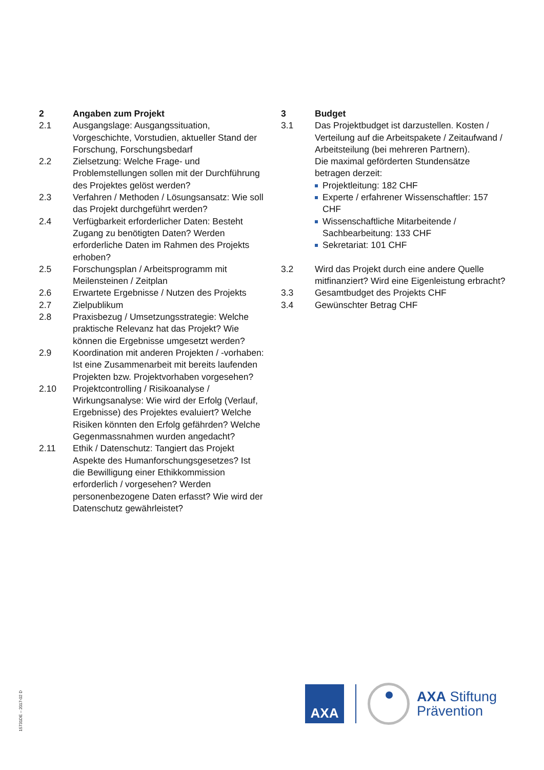2 Angaben zum Projekt
2.1 Ausgangslage: Ausgangssituation, Vorgeschichte, Vorstudien, aktueller Stand der Forschung, Forschungsbedarf
2.2 Zielsetzung: Welche Frage- und Problemstellungen sollen mit der Durchführung des Projektes gelöst werden?
2.3 Verfahren / Methoden / Lösungsansatz: Wie soll das Projekt durchgeführt werden?
2.4 Verfügbarkeit erforderlicher Daten: Besteht Zugang zu benötigten Daten? Werden erforderliche Daten im Rahmen des Projekts erhoben?
2.5 Forschungsplan / Arbeitsprogramm mit Meilensteinen / Zeitplan
2.6 Erwartete Ergebnisse / Nutzen des Projekts
2.7 Zielpublikum
2.8 Praxisbezug / Umsetzungsstrategie: Welche praktische Relevanz hat das Projekt? Wie können die Ergebnisse umgesetzt werden?
2.9 Koordination mit anderen Projekten / -vorhaben: Ist eine Zusammenarbeit mit bereits laufenden Projekten bzw. Projektvorhaben vorgesehen?
2.10 Projektcontrolling / Risikoanalyse / Wirkungsanalyse: Wie wird der Erfolg (Verlauf, Ergebnisse) des Projektes evaluiert? Welche Risiken könnten den Erfolg gefährden? Welche Gegenmassnahmen wurden angedacht?
2.11 Ethik / Datenschutz: Tangiert das Projekt Aspekte des Humanforschungsgesetzes? Ist die Bewilligung einer Ethikkommission erforderlich / vorgesehen? Werden personenbezogene Daten erfasst? Wie wird der Datenschutz gewährleistet?
3 Budget
3.1 Das Projektbudget ist darzustellen. Kosten / Verteilung auf die Arbeitspakete / Zeitaufwand / Arbeitsteilung (bei mehreren Partnern).
Die maximal geförderten Stundensätze betragen derzeit:
Projektleitung: 182 CHF
Experte / erfahrener Wissenschaftler: 157 CHF
Wissenschaftliche Mitarbeitende / Sachbearbeitung: 133 CHF
Sekretariat: 101 CHF
3.2 Wird das Projekt durch eine andere Quelle mitfinanziert? Wird eine Eigenleistung erbracht?
3.3 Gesamtbudget des Projekts CHF
3.4 Gewünschter Betrag CHF
15731DE – 2017-02 D
AXA
AXA Stiftung
Prävention